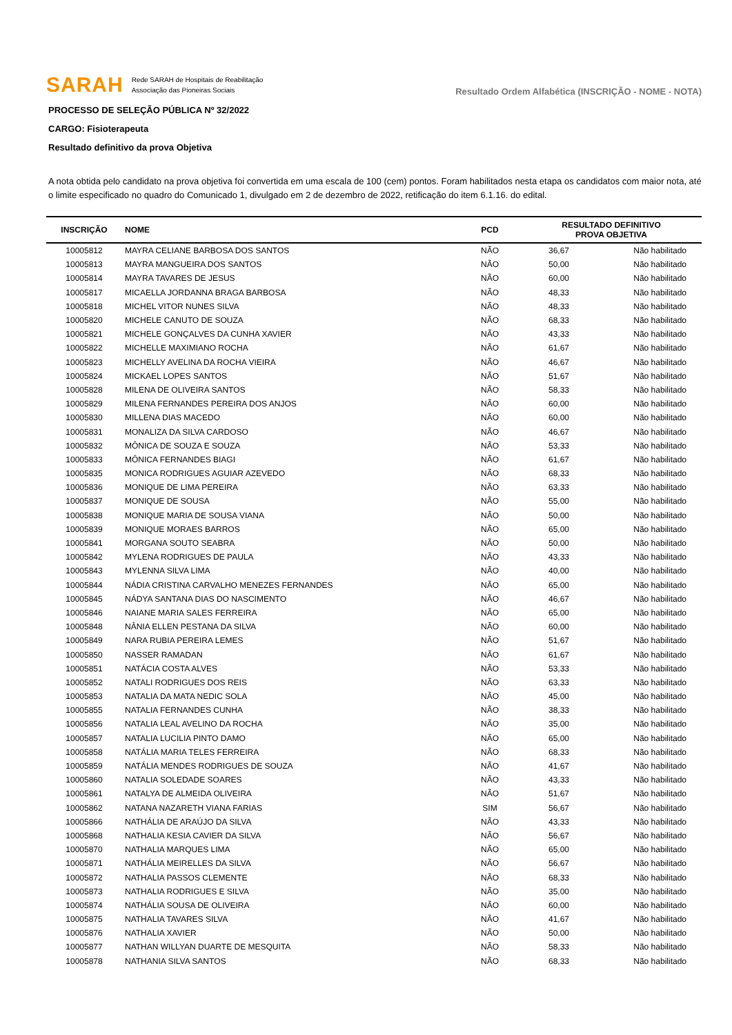SARAH
Rede SARAH de Hospitais de Reabilitação
Associação das Pioneiras Sociais
Resultado Ordem Alfabética (INSCRIÇÃO - NOME - NOTA)
PROCESSO DE SELEÇÃO PÚBLICA Nº 32/2022
CARGO: Fisioterapeuta
Resultado definitivo da prova Objetiva
A nota obtida pelo candidato na prova objetiva foi convertida em uma escala de 100 (cem) pontos. Foram habilitados nesta etapa os candidatos com maior nota, até o limite especificado no quadro do Comunicado 1, divulgado em 2 de dezembro de 2022, retificação do item 6.1.16. do edital.
| INSCRIÇÃO | NOME | PCD | RESULTADO DEFINITIVO PROVA OBJETIVA | |
| --- | --- | --- | --- | --- |
| 10005812 | MAYRA CELIANE BARBOSA DOS SANTOS | NÃO | 36,67 | Não habilitado |
| 10005813 | MAYRA MANGUEIRA DOS SANTOS | NÃO | 50,00 | Não habilitado |
| 10005814 | MAYRA TAVARES DE JESUS | NÃO | 60,00 | Não habilitado |
| 10005817 | MICAELLA JORDANNA BRAGA BARBOSA | NÃO | 48,33 | Não habilitado |
| 10005818 | MICHEL VITOR NUNES SILVA | NÃO | 48,33 | Não habilitado |
| 10005820 | MICHELE CANUTO DE SOUZA | NÃO | 68,33 | Não habilitado |
| 10005821 | MICHELE GONÇALVES DA CUNHA XAVIER | NÃO | 43,33 | Não habilitado |
| 10005822 | MICHELLE MAXIMIANO ROCHA | NÃO | 61,67 | Não habilitado |
| 10005823 | MICHELLY AVELINA DA ROCHA VIEIRA | NÃO | 46,67 | Não habilitado |
| 10005824 | MICKAEL LOPES SANTOS | NÃO | 51,67 | Não habilitado |
| 10005828 | MILENA DE OLIVEIRA SANTOS | NÃO | 58,33 | Não habilitado |
| 10005829 | MILENA FERNANDES PEREIRA DOS ANJOS | NÃO | 60,00 | Não habilitado |
| 10005830 | MILLENA DIAS MACEDO | NÃO | 60,00 | Não habilitado |
| 10005831 | MONALIZA DA SILVA CARDOSO | NÃO | 46,67 | Não habilitado |
| 10005832 | MÔNICA DE SOUZA E SOUZA | NÃO | 53,33 | Não habilitado |
| 10005833 | MÔNICA FERNANDES BIAGI | NÃO | 61,67 | Não habilitado |
| 10005835 | MONICA RODRIGUES AGUIAR AZEVEDO | NÃO | 68,33 | Não habilitado |
| 10005836 | MONIQUE DE LIMA PEREIRA | NÃO | 63,33 | Não habilitado |
| 10005837 | MONIQUE DE SOUSA | NÃO | 55,00 | Não habilitado |
| 10005838 | MONIQUE MARIA DE SOUSA VIANA | NÃO | 50,00 | Não habilitado |
| 10005839 | MONIQUE MORAES BARROS | NÃO | 65,00 | Não habilitado |
| 10005841 | MORGANA SOUTO SEABRA | NÃO | 50,00 | Não habilitado |
| 10005842 | MYLENA RODRIGUES DE PAULA | NÃO | 43,33 | Não habilitado |
| 10005843 | MYLENNA SILVA LIMA | NÃO | 40,00 | Não habilitado |
| 10005844 | NÁDIA CRISTINA CARVALHO MENEZES FERNANDES | NÃO | 65,00 | Não habilitado |
| 10005845 | NÁDYA SANTANA DIAS DO NASCIMENTO | NÃO | 46,67 | Não habilitado |
| 10005846 | NAIANE MARIA SALES FERREIRA | NÃO | 65,00 | Não habilitado |
| 10005848 | NÂNIA ELLEN PESTANA DA SILVA | NÃO | 60,00 | Não habilitado |
| 10005849 | NARA RUBIA PEREIRA LEMES | NÃO | 51,67 | Não habilitado |
| 10005850 | NASSER RAMADAN | NÃO | 61,67 | Não habilitado |
| 10005851 | NATÁCIA COSTA ALVES | NÃO | 53,33 | Não habilitado |
| 10005852 | NATALI RODRIGUES DOS REIS | NÃO | 63,33 | Não habilitado |
| 10005853 | NATALIA DA MATA NEDIC SOLA | NÃO | 45,00 | Não habilitado |
| 10005855 | NATALIA FERNANDES CUNHA | NÃO | 38,33 | Não habilitado |
| 10005856 | NATALIA LEAL AVELINO DA ROCHA | NÃO | 35,00 | Não habilitado |
| 10005857 | NATALIA LUCILIA PINTO DAMO | NÃO | 65,00 | Não habilitado |
| 10005858 | NATÁLIA MARIA TELES FERREIRA | NÃO | 68,33 | Não habilitado |
| 10005859 | NATÁLIA MENDES RODRIGUES DE SOUZA | NÃO | 41,67 | Não habilitado |
| 10005860 | NATALIA SOLEDADE SOARES | NÃO | 43,33 | Não habilitado |
| 10005861 | NATALYA DE ALMEIDA OLIVEIRA | NÃO | 51,67 | Não habilitado |
| 10005862 | NATANA NAZARETH VIANA FARIAS | SIM | 56,67 | Não habilitado |
| 10005866 | NATHÁLIA DE ARAÚJO DA SILVA | NÃO | 43,33 | Não habilitado |
| 10005868 | NATHALIA KESIA CAVIER DA SILVA | NÃO | 56,67 | Não habilitado |
| 10005870 | NATHALIA MARQUES LIMA | NÃO | 65,00 | Não habilitado |
| 10005871 | NATHÁLIA MEIRELLES DA SILVA | NÃO | 56,67 | Não habilitado |
| 10005872 | NATHALIA PASSOS CLEMENTE | NÃO | 68,33 | Não habilitado |
| 10005873 | NATHALIA RODRIGUES E SILVA | NÃO | 35,00 | Não habilitado |
| 10005874 | NATHÁLIA SOUSA DE OLIVEIRA | NÃO | 60,00 | Não habilitado |
| 10005875 | NATHALIA TAVARES SILVA | NÃO | 41,67 | Não habilitado |
| 10005876 | NATHALIA XAVIER | NÃO | 50,00 | Não habilitado |
| 10005877 | NATHAN WILLYAN DUARTE DE MESQUITA | NÃO | 58,33 | Não habilitado |
| 10005878 | NATHANIA SILVA SANTOS | NÃO | 68,33 | Não habilitado |